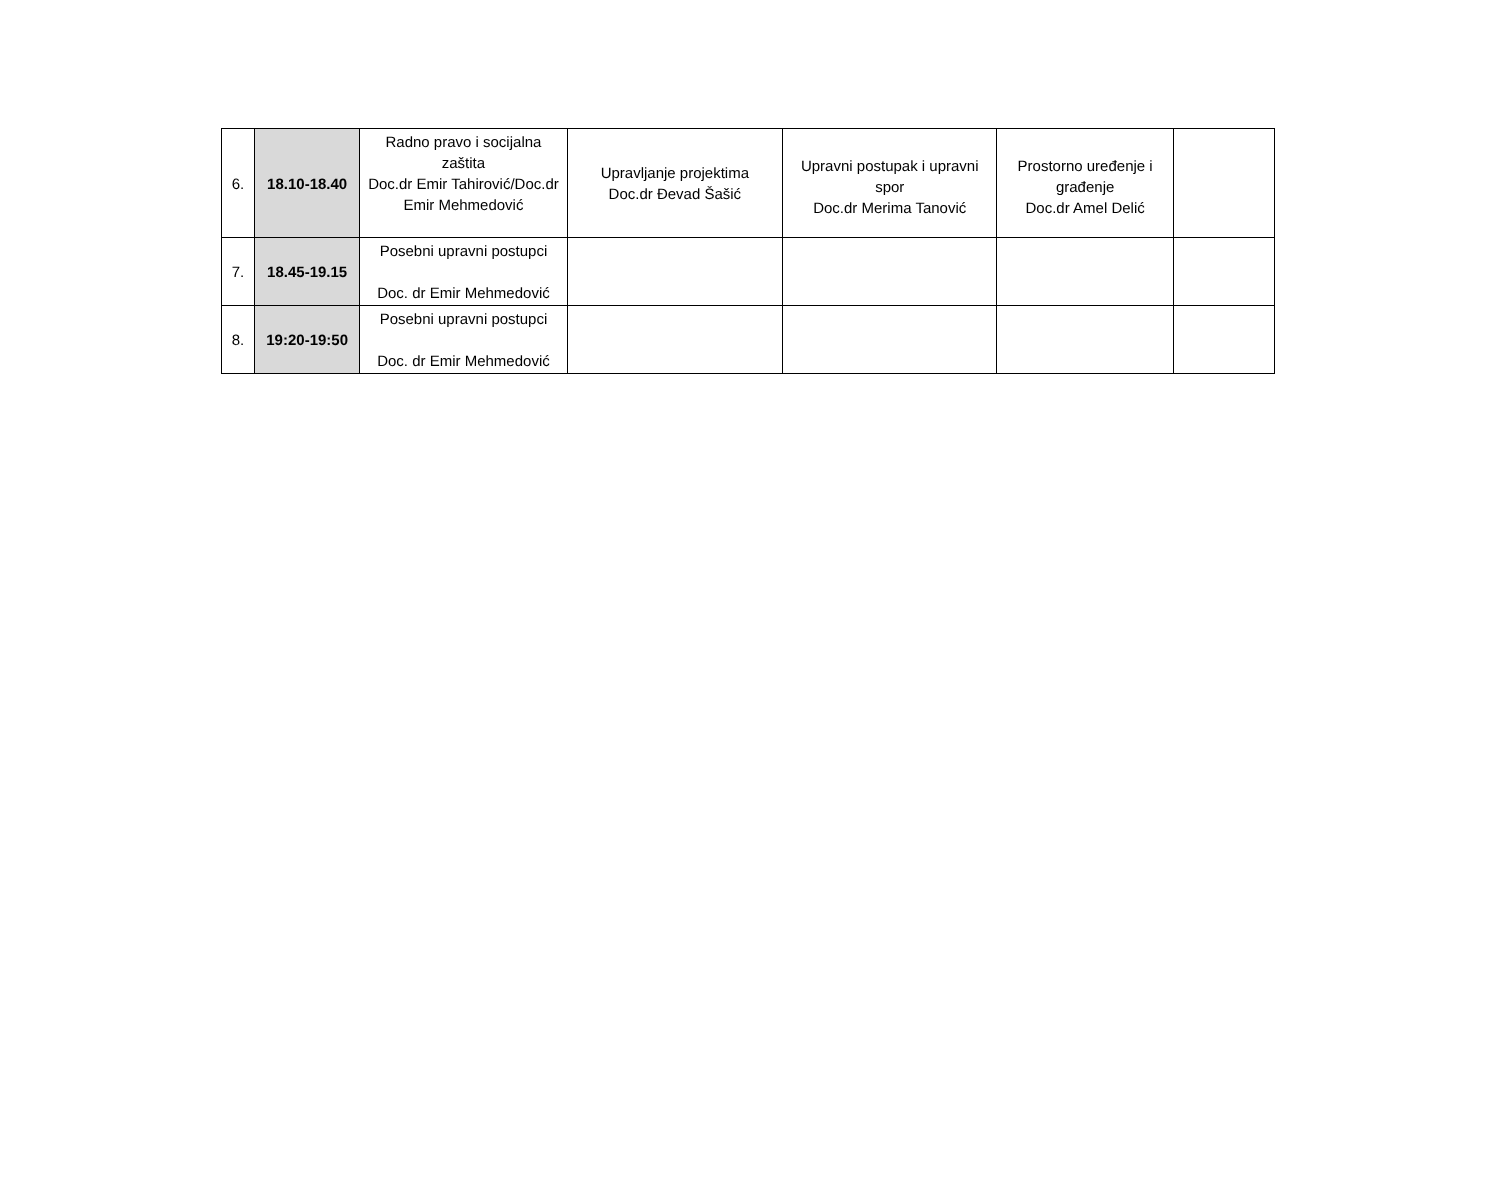| 6. | 18.10-18.40 | Radno pravo i socijalna zaštita Doc.dr Emir Tahirović/Doc.dr Emir Mehmedović | Upravljanje projektima Doc.dr Đevad Šašić | Upravni postupak i upravni spor Doc.dr Merima Tanović | Prostorno uređenje i građenje Doc.dr Amel Delić | |
| 7. | 18.45-19.15 | Posebni upravni postupci Doc. dr Emir Mehmedović | | | | |
| 8. | 19:20-19:50 | Posebni upravni postupci Doc. dr Emir Mehmedović | | | | |